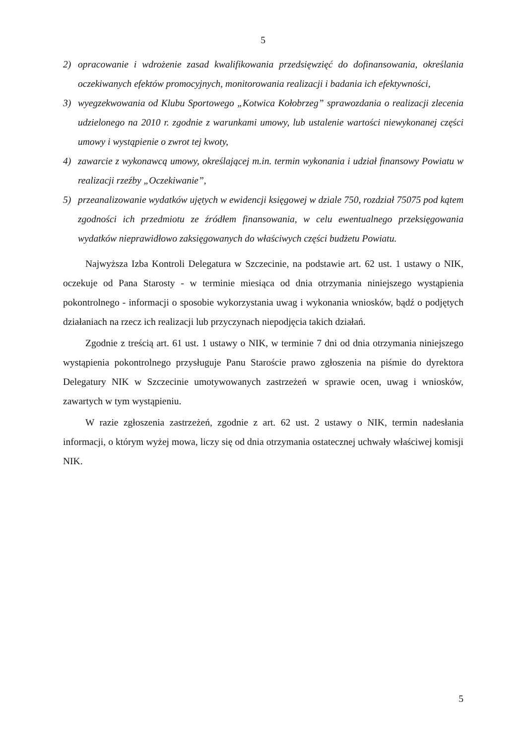5
2) opracowanie i wdrożenie zasad kwalifikowania przedsięwzięć do dofinansowania, określania oczekiwanych efektów promocyjnych, monitorowania realizacji i badania ich efektywności,
3) wyegzekwowania od Klubu Sportowego „Kotwica Kołobrzeg” sprawozdania o realizacji zlecenia udzielonego na 2010 r. zgodnie z warunkami umowy, lub ustalenie wartości niewykonanej części umowy i wystąpienie o zwrot tej kwoty,
4) zawarcie z wykonawcą umowy, określającej m.in. termin wykonania i udział finansowy Powiatu w realizacji rzeźby „Oczekiwanie”,
5) przeanalizowanie wydatków ujętych w ewidencji księgowej w dziale 750, rozdział 75075 pod kątem zgodności ich przedmiotu ze źródłem finansowania, w celu ewentualnego przeksięgowania wydatków nieprawidłowo zaksięgowanych do właściwych części budżetu Powiatu.
Najwyższa Izba Kontroli Delegatura w Szczecinie, na podstawie art. 62 ust. 1 ustawy o NIK, oczekuje od Pana Starosty - w terminie miesiąca od dnia otrzymania niniejszego wystąpienia pokontrolnego - informacji o sposobie wykorzystania uwag i wykonania wniosków, bądź o podjętych działaniach na rzecz ich realizacji lub przyczynach niepodjęcia takich działań.
Zgodnie z treścią art. 61 ust. 1 ustawy o NIK, w terminie 7 dni od dnia otrzymania niniejszego wystąpienia pokontrolnego przysługuje Panu Staroście prawo zgłoszenia na piśmie do dyrektora Delegatury NIK w Szczecinie umotywowanych zastrzeżeń w sprawie ocen, uwag i wniosków, zawartych w tym wystąpieniu.
W razie zgłoszenia zastrzeżeń, zgodnie z art. 62 ust. 2 ustawy o NIK, termin nadesłania informacji, o którym wyżej mowa, liczy się od dnia otrzymania ostatecznej uchwały właściwej komisji NIK.
5